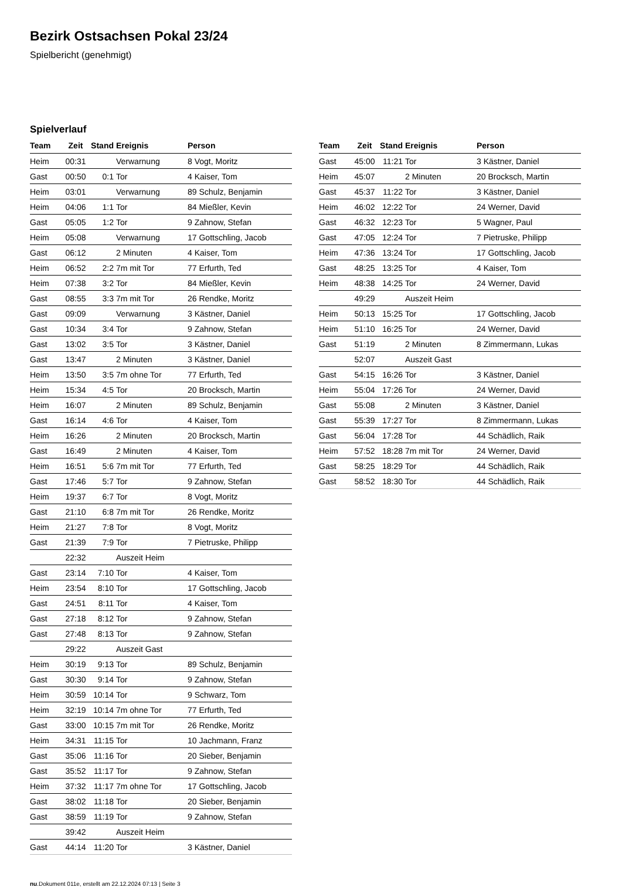Bezirk Ostsachsen Pokal 23/24
Spielbericht (genehmigt)
Spielverlauf
| Team | Zeit | Stand | Ereignis | Person |
| --- | --- | --- | --- | --- |
| Heim | 00:31 | | Verwarnung | 8 Vogt, Moritz |
| Gast | 00:50 | 0:1 | Tor | 4 Kaiser, Tom |
| Heim | 03:01 | | Verwarnung | 89 Schulz, Benjamin |
| Heim | 04:06 | 1:1 | Tor | 84 Mießler, Kevin |
| Gast | 05:05 | 1:2 | Tor | 9 Zahnow, Stefan |
| Heim | 05:08 | | Verwarnung | 17 Gottschling, Jacob |
| Gast | 06:12 | | 2 Minuten | 4 Kaiser, Tom |
| Heim | 06:52 | 2:2 | 7m mit Tor | 77 Erfurth, Ted |
| Heim | 07:38 | 3:2 | Tor | 84 Mießler, Kevin |
| Gast | 08:55 | 3:3 | 7m mit Tor | 26 Rendke, Moritz |
| Gast | 09:09 | | Verwarnung | 3 Kästner, Daniel |
| Gast | 10:34 | 3:4 | Tor | 9 Zahnow, Stefan |
| Gast | 13:02 | 3:5 | Tor | 3 Kästner, Daniel |
| Gast | 13:47 | | 2 Minuten | 3 Kästner, Daniel |
| Heim | 13:50 | 3:5 | 7m ohne Tor | 77 Erfurth, Ted |
| Heim | 15:34 | 4:5 | Tor | 20 Brocksch, Martin |
| Heim | 16:07 | | 2 Minuten | 89 Schulz, Benjamin |
| Gast | 16:14 | 4:6 | Tor | 4 Kaiser, Tom |
| Heim | 16:26 | | 2 Minuten | 20 Brocksch, Martin |
| Gast | 16:49 | | 2 Minuten | 4 Kaiser, Tom |
| Heim | 16:51 | 5:6 | 7m mit Tor | 77 Erfurth, Ted |
| Gast | 17:46 | 5:7 | Tor | 9 Zahnow, Stefan |
| Heim | 19:37 | 6:7 | Tor | 8 Vogt, Moritz |
| Gast | 21:10 | 6:8 | 7m mit Tor | 26 Rendke, Moritz |
| Heim | 21:27 | 7:8 | Tor | 8 Vogt, Moritz |
| Gast | 21:39 | 7:9 | Tor | 7 Pietruske, Philipp |
| | 22:32 | | Auszeit Heim | |
| Gast | 23:14 | 7:10 | Tor | 4 Kaiser, Tom |
| Heim | 23:54 | 8:10 | Tor | 17 Gottschling, Jacob |
| Gast | 24:51 | 8:11 | Tor | 4 Kaiser, Tom |
| Gast | 27:18 | 8:12 | Tor | 9 Zahnow, Stefan |
| Gast | 27:48 | 8:13 | Tor | 9 Zahnow, Stefan |
| | 29:22 | | Auszeit Gast | |
| Heim | 30:19 | 9:13 | Tor | 89 Schulz, Benjamin |
| Gast | 30:30 | 9:14 | Tor | 9 Zahnow, Stefan |
| Heim | 30:59 | 10:14 | Tor | 9 Schwarz, Tom |
| Heim | 32:19 | 10:14 | 7m ohne Tor | 77 Erfurth, Ted |
| Gast | 33:00 | 10:15 | 7m mit Tor | 26 Rendke, Moritz |
| Heim | 34:31 | 11:15 | Tor | 10 Jachmann, Franz |
| Gast | 35:06 | 11:16 | Tor | 20 Sieber, Benjamin |
| Gast | 35:52 | 11:17 | Tor | 9 Zahnow, Stefan |
| Heim | 37:32 | 11:17 | 7m ohne Tor | 17 Gottschling, Jacob |
| Gast | 38:02 | 11:18 | Tor | 20 Sieber, Benjamin |
| Gast | 38:59 | 11:19 | Tor | 9 Zahnow, Stefan |
| | 39:42 | | Auszeit Heim | |
| Gast | 44:14 | 11:20 | Tor | 3 Kästner, Daniel |
| Team | Zeit | Stand | Ereignis | Person |
| --- | --- | --- | --- | --- |
| Gast | 45:00 | 11:21 | Tor | 3 Kästner, Daniel |
| Heim | 45:07 | | 2 Minuten | 20 Brocksch, Martin |
| Gast | 45:37 | 11:22 | Tor | 3 Kästner, Daniel |
| Heim | 46:02 | 12:22 | Tor | 24 Werner, David |
| Gast | 46:32 | 12:23 | Tor | 5 Wagner, Paul |
| Gast | 47:05 | 12:24 | Tor | 7 Pietruske, Philipp |
| Heim | 47:36 | 13:24 | Tor | 17 Gottschling, Jacob |
| Gast | 48:25 | 13:25 | Tor | 4 Kaiser, Tom |
| Heim | 48:38 | 14:25 | Tor | 24 Werner, David |
| | 49:29 | | Auszeit Heim | |
| Heim | 50:13 | 15:25 | Tor | 17 Gottschling, Jacob |
| Heim | 51:10 | 16:25 | Tor | 24 Werner, David |
| Gast | 51:19 | | 2 Minuten | 8 Zimmermann, Lukas |
| | 52:07 | | Auszeit Gast | |
| Gast | 54:15 | 16:26 | Tor | 3 Kästner, Daniel |
| Heim | 55:04 | 17:26 | Tor | 24 Werner, David |
| Gast | 55:08 | | 2 Minuten | 3 Kästner, Daniel |
| Gast | 55:39 | 17:27 | Tor | 8 Zimmermann, Lukas |
| Gast | 56:04 | 17:28 | Tor | 44 Schädlich, Raik |
| Heim | 57:52 | 18:28 | 7m mit Tor | 24 Werner, David |
| Gast | 58:25 | 18:29 | Tor | 44 Schädlich, Raik |
| Gast | 58:52 | 18:30 | Tor | 44 Schädlich, Raik |
nu.Dokument 011e, erstellt am 22.12.2024 07:13 | Seite 3